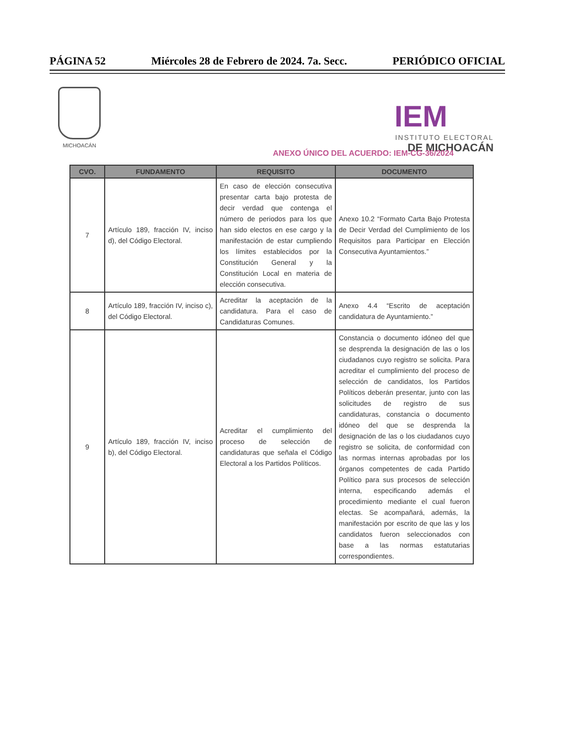PÁGINA 52 Miércoles 28 de Febrero de 2024. 7a. Secc. PERIÓDICO OFICIAL
MICHOACÁN
IEM
INSTITUTO ELECTORAL
DE MICHOACÁN
ANEXO ÚNICO DEL ACUERDO: IEM-CG-36/2024
| CVO. | FUNDAMENTO | REQUISITO | DOCUMENTO |
| --- | --- | --- | --- |
| 7 | Artículo 189, fracción IV, inciso d), del Código Electoral. | En caso de elección consecutiva presentar carta bajo protesta de decir verdad que contenga el número de periodos para los que han sido electos en ese cargo y la manifestación de estar cumpliendo los límites establecidos por la Constitución General y la Constitución Local en materia de elección consecutiva. | Anexo 10.2 “Formato Carta Bajo Protesta de Decir Verdad del Cumplimiento de los Requisitos para Participar en Elección Consecutiva Ayuntamientos.” |
| 8 | Artículo 189, fracción IV, inciso c), del Código Electoral. | Acreditar la aceptación de la candidatura. Para el caso de Candidaturas Comunes. | Anexo 4.4 “Escrito de aceptación candidatura de Ayuntamiento.” |
| 9 | Artículo 189, fracción IV, inciso b), del Código Electoral. | Acreditar el cumplimiento del proceso de selección de candidaturas que señala el Código Electoral a los Partidos Políticos. | Constancia o documento idóneo del que se desprenda la designación de las o los ciudadanos cuyo registro se solicita. Para acreditar el cumplimiento del proceso de selección de candidatos, los Partidos Políticos deberán presentar, junto con las solicitudes de registro de sus candidaturas, constancia o documento idóneo del que se desprenda la designación de las o los ciudadanos cuyo registro se solicita, de conformidad con las normas internas aprobadas por los órganos competentes de cada Partido Político para sus procesos de selección interna, especificando además el procedimiento mediante el cual fueron electas. Se acompañará, además, la manifestación por escrito de que las y los candidatos fueron seleccionados con base a las normas estatutarias correspondientes. |